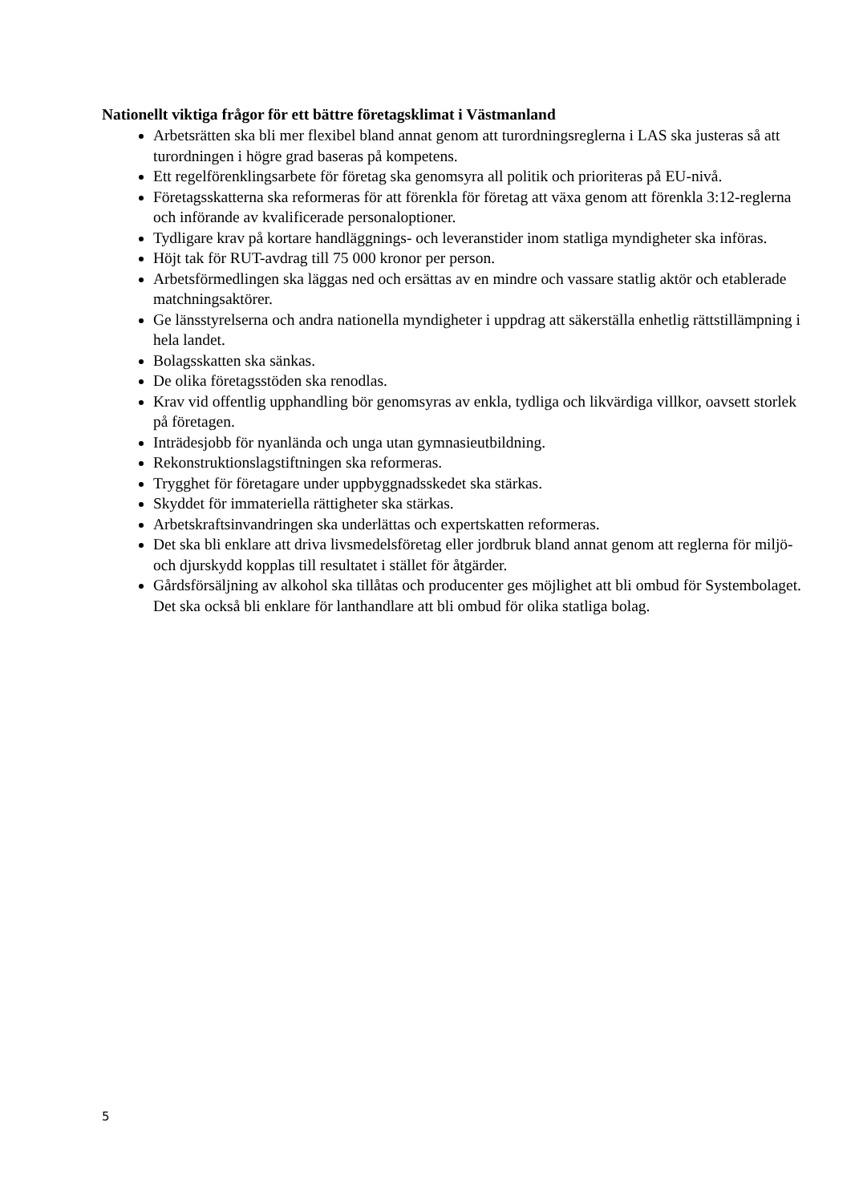Nationellt viktiga frågor för ett bättre företagsklimat i Västmanland
Arbetsrätten ska bli mer flexibel bland annat genom att turordningsreglerna i LAS ska justeras så att turordningen i högre grad baseras på kompetens.
Ett regelförenklingsarbete för företag ska genomsyra all politik och prioriteras på EU-nivå.
Företagsskatterna ska reformeras för att förenkla för företag att växa genom att förenkla 3:12-reglerna och införande av kvalificerade personaloptioner.
Tydligare krav på kortare handläggnings- och leveranstider inom statliga myndigheter ska införas.
Höjt tak för RUT-avdrag till 75 000 kronor per person.
Arbetsförmedlingen ska läggas ned och ersättas av en mindre och vassare statlig aktör och etablerade matchningsaktörer.
Ge länsstyrelserna och andra nationella myndigheter i uppdrag att säkerställa enhetlig rättstillämpning i hela landet.
Bolagsskatten ska sänkas.
De olika företagsstöden ska renodlas.
Krav vid offentlig upphandling bör genomsyras av enkla, tydliga och likvärdiga villkor, oavsett storlek på företagen.
Inträdesjobb för nyanlända och unga utan gymnasieutbildning.
Rekonstruktionslagstiftningen ska reformeras.
Trygghet för företagare under uppbyggnadsskedet ska stärkas.
Skyddet för immateriella rättigheter ska stärkas.
Arbetskraftsinvandringen ska underlättas och expertskatten reformeras.
Det ska bli enklare att driva livsmedelsföretag eller jordbruk bland annat genom att reglerna för miljö-och djurskydd kopplas till resultatet i stället för åtgärder.
Gårdsförsäljning av alkohol ska tillåtas och producenter ges möjlighet att bli ombud för Systembolaget. Det ska också bli enklare för lanthandlare att bli ombud för olika statliga bolag.
5